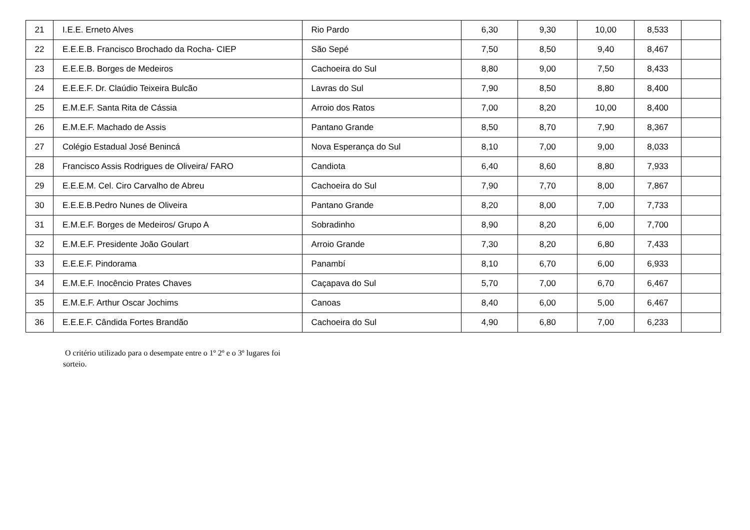| 21 | I.E.E. Erneto Alves | Rio Pardo | 6,30 | 9,30 | 10,00 | 8,533 | |
| 22 | E.E.E.B. Francisco Brochado da Rocha- CIEP | São Sepé | 7,50 | 8,50 | 9,40 | 8,467 | |
| 23 | E.E.E.B. Borges de Medeiros | Cachoeira do Sul | 8,80 | 9,00 | 7,50 | 8,433 | |
| 24 | E.E.E.F. Dr. Claúdio Teixeira Bulcão | Lavras do Sul | 7,90 | 8,50 | 8,80 | 8,400 | |
| 25 | E.M.E.F. Santa Rita de Cássia | Arroio dos Ratos | 7,00 | 8,20 | 10,00 | 8,400 | |
| 26 | E.M.E.F. Machado de Assis | Pantano Grande | 8,50 | 8,70 | 7,90 | 8,367 | |
| 27 | Colégio Estadual José Benincá | Nova Esperança do Sul | 8,10 | 7,00 | 9,00 | 8,033 | |
| 28 | Francisco Assis Rodrigues de Oliveira/ FARO | Candiota | 6,40 | 8,60 | 8,80 | 7,933 | |
| 29 | E.E.E.M. Cel. Ciro Carvalho de Abreu | Cachoeira do Sul | 7,90 | 7,70 | 8,00 | 7,867 | |
| 30 | E.E.E.B.Pedro Nunes de Oliveira | Pantano Grande | 8,20 | 8,00 | 7,00 | 7,733 | |
| 31 | E.M.E.F. Borges de Medeiros/ Grupo A | Sobradinho | 8,90 | 8,20 | 6,00 | 7,700 | |
| 32 | E.M.E.F. Presidente João Goulart | Arroio Grande | 7,30 | 8,20 | 6,80 | 7,433 | |
| 33 | E.E.E.F. Pindorama | Panambí | 8,10 | 6,70 | 6,00 | 6,933 | |
| 34 | E.M.E.F. Inocêncio Prates Chaves | Caçapava do Sul | 5,70 | 7,00 | 6,70 | 6,467 | |
| 35 | E.M.E.F. Arthur Oscar Jochims | Canoas | 8,40 | 6,00 | 5,00 | 6,467 | |
| 36 | E.E.E.F. Cândida Fortes Brandão | Cachoeira do Sul | 4,90 | 6,80 | 7,00 | 6,233 | |
O critério utilizado para o desempate entre o 1º 2º e o 3º lugares foi sorteio.